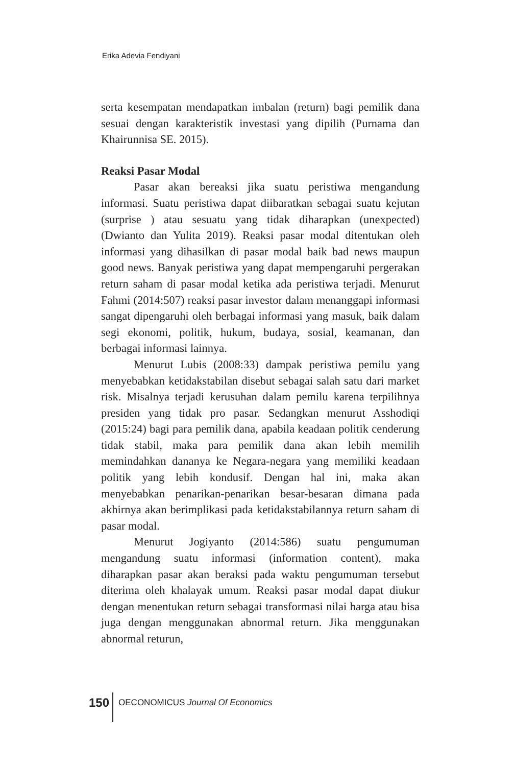Erika Adevia Fendiyani
serta kesempatan mendapatkan imbalan (return) bagi pemilik dana sesuai dengan karakteristik investasi yang dipilih (Purnama dan Khairunnisa SE. 2015).
Reaksi Pasar Modal
Pasar akan bereaksi jika suatu peristiwa mengandung informasi. Suatu peristiwa dapat diibaratkan sebagai suatu kejutan (surprise ) atau sesuatu yang tidak diharapkan (unexpected) (Dwianto dan Yulita 2019). Reaksi pasar modal ditentukan oleh informasi yang dihasilkan di pasar modal baik bad news maupun good news. Banyak peristiwa yang dapat mempengaruhi pergerakan return saham di pasar modal ketika ada peristiwa terjadi. Menurut Fahmi (2014:507) reaksi pasar investor dalam menanggapi informasi sangat dipengaruhi oleh berbagai informasi yang masuk, baik dalam segi ekonomi, politik, hukum, budaya, sosial, keamanan, dan berbagai informasi lainnya.
Menurut Lubis (2008:33) dampak peristiwa pemilu yang menyebabkan ketidakstabilan disebut sebagai salah satu dari market risk. Misalnya terjadi kerusuhan dalam pemilu karena terpilihnya presiden yang tidak pro pasar. Sedangkan menurut Asshodiqi (2015:24) bagi para pemilik dana, apabila keadaan politik cenderung tidak stabil, maka para pemilik dana akan lebih memilih memindahkan dananya ke Negara-negara yang memiliki keadaan politik yang lebih kondusif. Dengan hal ini, maka akan menyebabkan penarikan-penarikan besar-besaran dimana pada akhirnya akan berimplikasi pada ketidakstabilannya return saham di pasar modal.
Menurut Jogiyanto (2014:586) suatu pengumuman mengandung suatu informasi (information content), maka diharapkan pasar akan beraksi pada waktu pengumuman tersebut diterima oleh khalayak umum. Reaksi pasar modal dapat diukur dengan menentukan return sebagai transformasi nilai harga atau bisa juga dengan menggunakan abnormal return. Jika menggunakan abnormal returun,
150
OECONOMICUS Journal Of Economics